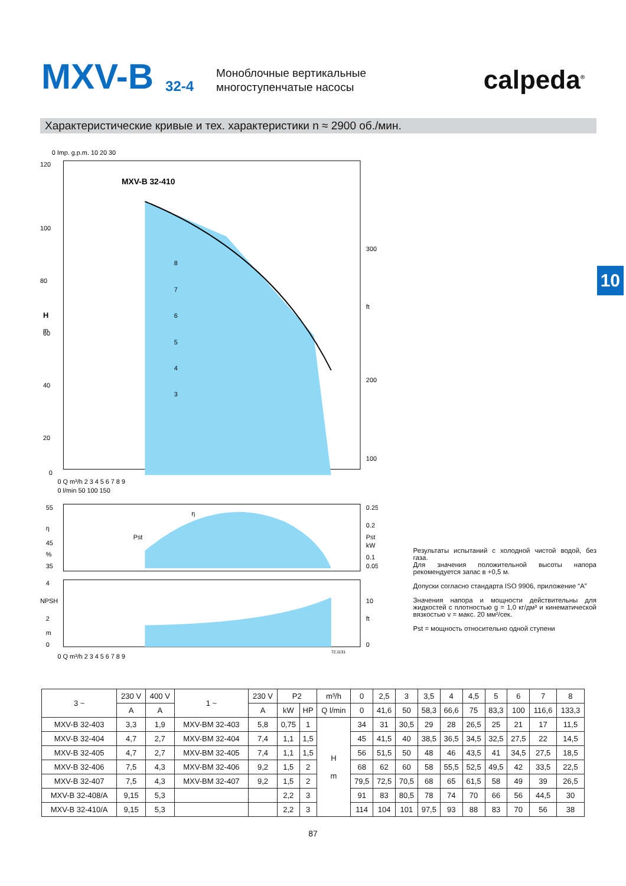MXV-B 32-4
Моноблочные вертикальные
многоступенчатые насосы
calpeda<sup>®</sup>
Характеристические кривые и тех. характеристики n ≈ 2900 об./мин.
10
MXV-B 32-410
120
100
80
60
40
20
0
H
m
300
ft
200
100
0 Imp. g.p.m. 10 20 30
0 Q m³/h 2 3 4 5 6 7 8 9
0 l/min 50 100 150
8
7
6
5
4
3
55
η
45
%
35
0.25
0.2
Pst
kW
0.1
0.05
Pst
η
4
NPSH
2
m
0
10
ft
0
0 Q m³/h 2 3 4 5 6 7 8 9
72.1131
Результаты испытаний с холодной чистой водой, без газа.
Для значения положительной высоты напора рекомендуется запас в +0,5 м.
Допуски согласно стандарта ISO 9906, приложение “A”
Значения напора и мощности действительны для жидкостей с плотностью g = 1,0 кг/дм³ и кинематической вязкостью v = макс. 20 мм²/сек.
Pst = мощность относительно одной ступени
| 3 ~ | 230 V | 400 V | 1 ~ | 230 V | P2 | | m³/h | 0 | 2,5 | 3 | 3,5 | 4 | 4,5 | 5 | 6 | 7 | 8 |
| --- | --- | --- | --- | --- | --- | --- | --- | --- | --- | --- | --- | --- | --- | --- | --- | --- | --- |
| | A | A | | A | kW | HP | Q l/min | 0 | 41,6 | 50 | 58,3 | 66,6 | 75 | 83,3 | 100 | 116,6 | 133,3 |
| MXV-B 32-403 | 3,3 | 1,9 | MXV-BM 32-403 | 5,8 | 0,75 | 1 | H m | 34 | 31 | 30,5 | 29 | 28 | 26,5 | 25 | 21 | 17 | 11,5 |
| MXV-B 32-404 | 4,7 | 2,7 | MXV-BM 32-404 | 7,4 | 1,1 | 1,5 | | 45 | 41,5 | 40 | 38,5 | 36,5 | 34,5 | 32,5 | 27,5 | 22 | 14,5 |
| MXV-B 32-405 | 4,7 | 2,7 | MXV-BM 32-405 | 7,4 | 1,1 | 1,5 | | 56 | 51,5 | 50 | 48 | 46 | 43,5 | 41 | 34,5 | 27,5 | 18,5 |
| MXV-B 32-406 | 7,5 | 4,3 | MXV-BM 32-406 | 9,2 | 1,5 | 2 | | 68 | 62 | 60 | 58 | 55,5 | 52,5 | 49,5 | 42 | 33,5 | 22,5 |
| MXV-B 32-407 | 7,5 | 4,3 | MXV-BM 32-407 | 9,2 | 1,5 | 2 | | 79,5 | 72,5 | 70,5 | 68 | 65 | 61,5 | 58 | 49 | 39 | 26,5 |
| MXV-B 32-408/A | 9,15 | 5,3 | | | 2,2 | 3 | | 91 | 83 | 80,5 | 78 | 74 | 70 | 66 | 56 | 44,5 | 30 |
| MXV-B 32-410/A | 9,15 | 5,3 | | | 2,2 | 3 | | 114 | 104 | 101 | 97,5 | 93 | 88 | 83 | 70 | 56 | 38 |
87